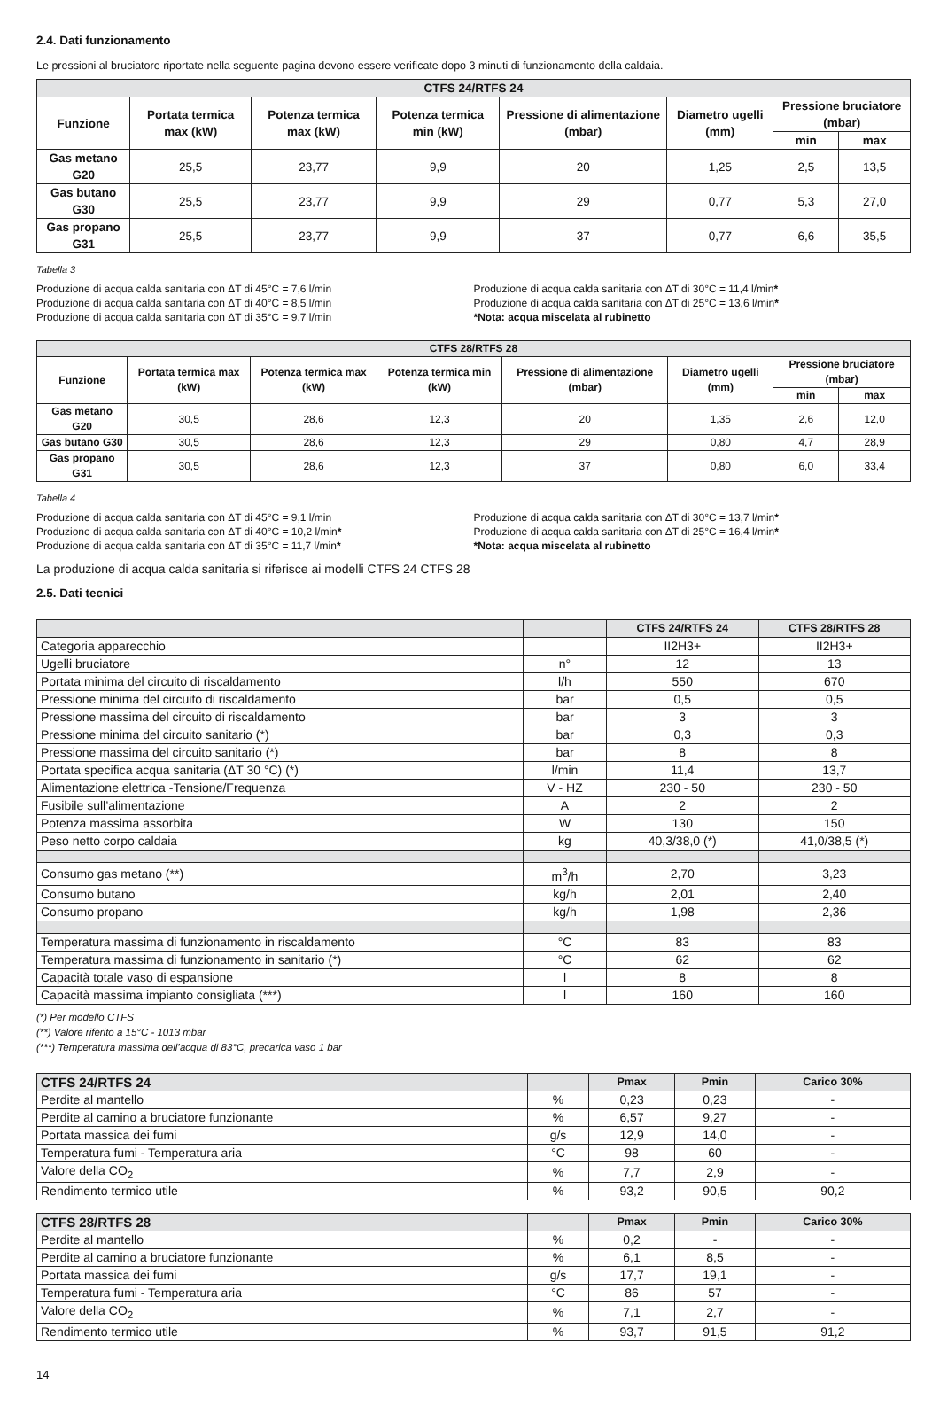2.4. Dati funzionamento
Le pressioni al bruciatore riportate nella seguente pagina devono essere verificate dopo 3 minuti di funzionamento della caldaia.
| CTFS 24/RTFS 24 | | | | | | | |
| --- | --- | --- | --- | --- | --- | --- | --- |
| Funzione | Portata termica max (kW) | Potenza termica max (kW) | Potenza termica min (kW) | Pressione di alimentazione (mbar) | Diametro ugelli (mm) | Pressione bruciatore (mbar) | |
| | | | | | | min | max |
| Gas metano G20 | 25,5 | 23,77 | 9,9 | 20 | 1,25 | 2,5 | 13,5 |
| Gas butano G30 | 25,5 | 23,77 | 9,9 | 29 | 0,77 | 5,3 | 27,0 |
| Gas propano G31 | 25,5 | 23,77 | 9,9 | 37 | 0,77 | 6,6 | 35,5 |
Tabella 3
Produzione di acqua calda sanitaria con ΔT di 45°C = 7,6 l/min
Produzione di acqua calda sanitaria con ΔT di 40°C = 8,5 l/min
Produzione di acqua calda sanitaria con ΔT di 35°C = 9,7 l/min
Produzione di acqua calda sanitaria con ΔT di 30°C = 11,4 l/min*
Produzione di acqua calda sanitaria con ΔT di 25°C = 13,6 l/min*
*Nota: acqua miscelata al rubinetto
| CTFS 28/RTFS 28 | | | | | | | |
| --- | --- | --- | --- | --- | --- | --- | --- |
| Funzione | Portata termica max (kW) | Potenza termica max (kW) | Potenza termica min (kW) | Pressione di alimentazione (mbar) | Diametro ugelli (mm) | Pressione bruciatore (mbar) | |
| | | | | | | min | max |
| Gas metano G20 | 30,5 | 28,6 | 12,3 | 20 | 1,35 | 2,6 | 12,0 |
| Gas butano G30 | 30,5 | 28,6 | 12,3 | 29 | 0,80 | 4,7 | 28,9 |
| Gas propano G31 | 30,5 | 28,6 | 12,3 | 37 | 0,80 | 6,0 | 33,4 |
Tabella 4
Produzione di acqua calda sanitaria con ΔT di 45°C = 9,1 l/min
Produzione di acqua calda sanitaria con ΔT di 40°C = 10,2 l/min*
Produzione di acqua calda sanitaria con ΔT di 35°C = 11,7 l/min*
Produzione di acqua calda sanitaria con ΔT di 30°C = 13,7 l/min*
Produzione di acqua calda sanitaria con ΔT di 25°C = 16,4 l/min*
*Nota: acqua miscelata al rubinetto
La produzione di acqua calda sanitaria si riferisce ai modelli CTFS 24 CTFS 28
2.5. Dati tecnici
| | | CTFS 24/RTFS 24 | CTFS 28/RTFS 28 |
| --- | --- | --- | --- |
| Categoria apparecchio | | II2H3+ | II2H3+ |
| Ugelli bruciatore | n° | 12 | 13 |
| Portata minima del circuito di riscaldamento | l/h | 550 | 670 |
| Pressione minima del circuito di riscaldamento | bar | 0,5 | 0,5 |
| Pressione massima del circuito di riscaldamento | bar | 3 | 3 |
| Pressione minima del circuito sanitario (*) | bar | 0,3 | 0,3 |
| Pressione massima del circuito sanitario (*) | bar | 8 | 8 |
| Portata specifica acqua sanitaria (ΔT 30 °C) (*) | l/min | 11,4 | 13,7 |
| Alimentazione elettrica -Tensione/Frequenza | V - HZ | 230 - 50 | 230 - 50 |
| Fusibile sull’alimentazione | A | 2 | 2 |
| Potenza massima assorbita | W | 130 | 150 |
| Peso netto corpo caldaia | kg | 40,3/38,0 (*) | 41,0/38,5 (*) |
| Consumo gas metano (**) | m<sup>3</sup>/h | 2,70 | 3,23 |
| Consumo butano | kg/h | 2,01 | 2,40 |
| Consumo propano | kg/h | 1,98 | 2,36 |
| Temperatura massima di funzionamento in riscaldamento | °C | 83 | 83 |
| Temperatura massima di funzionamento in sanitario (*) | °C | 62 | 62 |
| Capacità totale vaso di espansione | l | 8 | 8 |
| Capacità massima impianto consigliata (***) | l | 160 | 160 |
(*) Per modello CTFS
(**) Valore riferito a 15°C - 1013 mbar
(***) Temperatura massima dell’acqua di 83°C, precarica vaso 1 bar
| CTFS 24/RTFS 24 | | Pmax | Pmin | Carico 30% |
| --- | --- | --- | --- | --- |
| Perdite al mantello | % | 0,23 | 0,23 | - |
| Perdite al camino a bruciatore funzionante | % | 6,57 | 9,27 | - |
| Portata massica dei fumi | g/s | 12,9 | 14,0 | - |
| Temperatura fumi - Temperatura aria | °C | 98 | 60 | - |
| Valore della CO<sub>2</sub> | % | 7,7 | 2,9 | - |
| Rendimento termico utile | % | 93,2 | 90,5 | 90,2 |
| CTFS 28/RTFS 28 | | Pmax | Pmin | Carico 30% |
| --- | --- | --- | --- | --- |
| Perdite al mantello | % | 0,2 | - | - |
| Perdite al camino a bruciatore funzionante | % | 6,1 | 8,5 | - |
| Portata massica dei fumi | g/s | 17,7 | 19,1 | - |
| Temperatura fumi - Temperatura aria | °C | 86 | 57 | - |
| Valore della CO<sub>2</sub> | % | 7,1 | 2,7 | - |
| Rendimento termico utile | % | 93,7 | 91,5 | 91,2 |
14